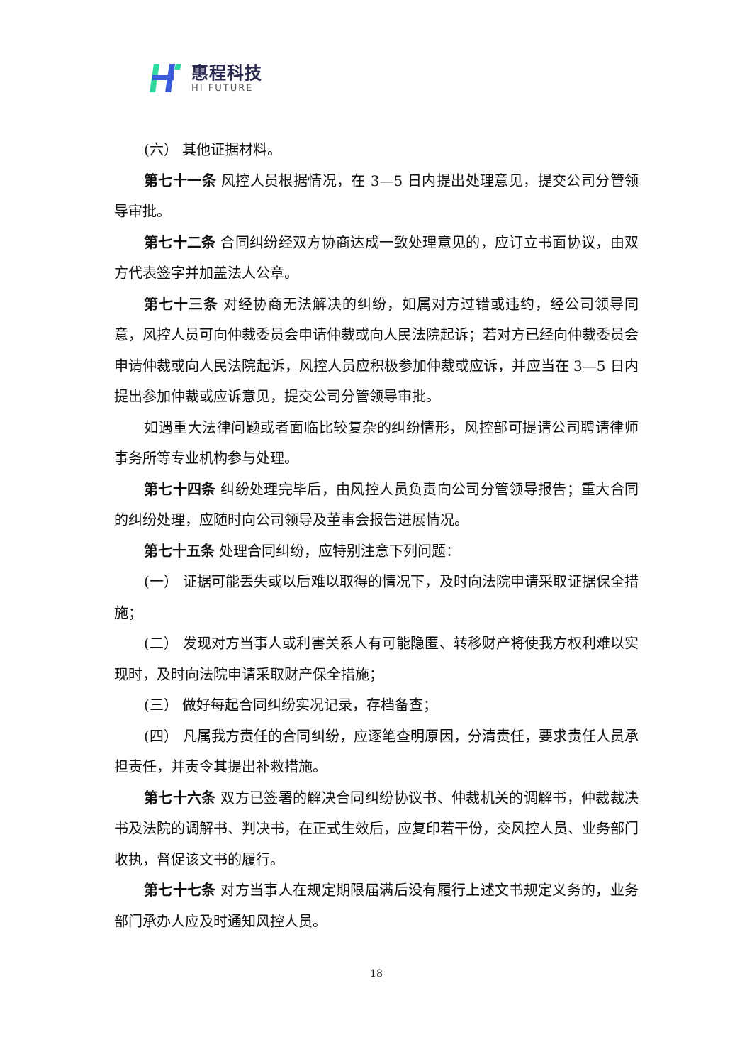惠程科技
HI FUTURE
(六） 其他证据材料。
第七十一条 风控人员根据情况，在 3—5 日内提出处理意见，提交公司分管领导审批。
第七十二条 合同纠纷经双方协商达成一致处理意见的，应订立书面协议，由双方代表签字并加盖法人公章。
第七十三条 对经协商无法解决的纠纷，如属对方过错或违约，经公司领导同意，风控人员可向仲裁委员会申请仲裁或向人民法院起诉；若对方已经向仲裁委员会申请仲裁或向人民法院起诉，风控人员应积极参加仲裁或应诉，并应当在 3—5 日内提出参加仲裁或应诉意见，提交公司分管领导审批。
如遇重大法律问题或者面临比较复杂的纠纷情形，风控部可提请公司聘请律师事务所等专业机构参与处理。
第七十四条 纠纷处理完毕后，由风控人员负责向公司分管领导报告；重大合同的纠纷处理，应随时向公司领导及董事会报告进展情况。
第七十五条 处理合同纠纷，应特别注意下列问题：
(一） 证据可能丢失或以后难以取得的情况下，及时向法院申请采取证据保全措施；
(二） 发现对方当事人或利害关系人有可能隐匿、转移财产将使我方权利难以实现时，及时向法院申请采取财产保全措施；
(三） 做好每起合同纠纷实况记录，存档备查；
(四） 凡属我方责任的合同纠纷，应逐笔查明原因，分清责任，要求责任人员承担责任，并责令其提出补救措施。
第七十六条 双方已签署的解决合同纠纷协议书、仲裁机关的调解书，仲裁裁决书及法院的调解书、判决书，在正式生效后，应复印若干份，交风控人员、业务部门收执，督促该文书的履行。
第七十七条 对方当事人在规定期限届满后没有履行上述文书规定义务的，业务部门承办人应及时通知风控人员。
18